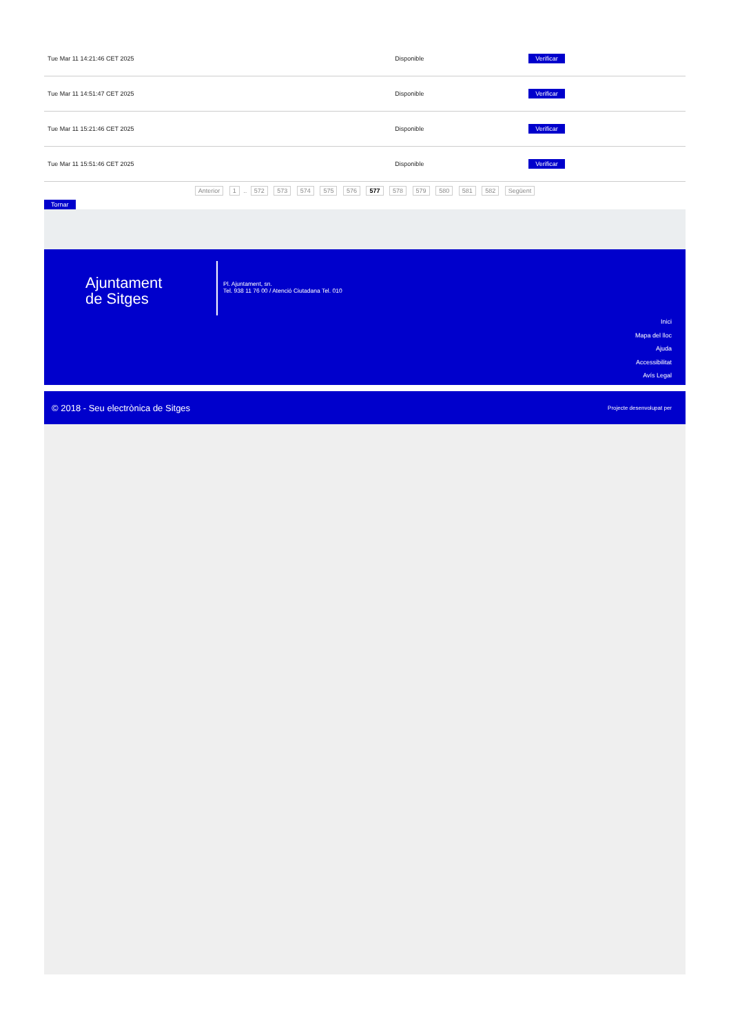| Tue Mar 11 14:21:46 CET 2025 | Disponible | Verificar |
| Tue Mar 11 14:51:47 CET 2025 | Disponible | Verificar |
| Tue Mar 11 15:21:46 CET 2025 | Disponible | Verificar |
| Tue Mar 11 15:51:46 CET 2025 | Disponible | Verificar |
Anterior 1 .. 572 573 574 575 576 577 578 579 580 581 582 Següent
Tornar
Ajuntament
de Sitges
Pl. Ajuntament, sn.
Tel. 938 11 76 00 / Atenció Ciutadana Tel. 010
Inici
Mapa del lloc
Ajuda
Accessibilitat
Avís Legal
© 2018 - Seu electrònica de Sitges Projecte desenvolupat per